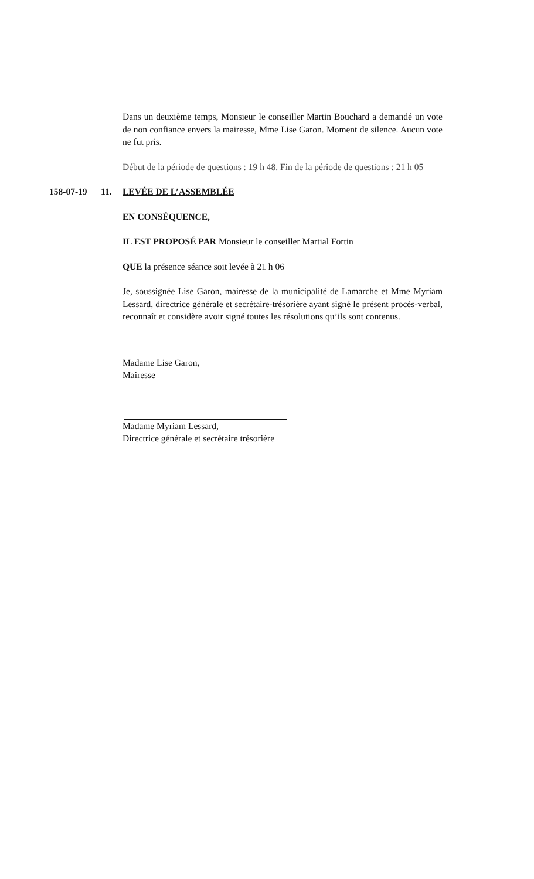Dans un deuxième temps, Monsieur le conseiller Martin Bouchard a demandé un vote de non confiance envers la mairesse, Mme Lise Garon. Moment de silence. Aucun vote ne fut pris.
Début de la période de questions : 19 h 48. Fin de la période de questions : 21 h 05
LEVÉE DE L’ASSEMBLÉE
EN CONSÉQUENCE,
IL EST PROPOSÉ PAR Monsieur le conseiller Martial Fortin
QUE la présence séance soit levée à 21 h 06
Je, soussignée Lise Garon, mairesse de la municipalité de Lamarche et Mme Myriam Lessard, directrice générale et secrétaire-trésorière ayant signé le présent procès-verbal, reconnaît et considère avoir signé toutes les résolutions qu’ils sont contenus.
Madame Lise Garon,
Mairesse
Madame Myriam Lessard,
Directrice générale et secrétaire trésorière
158-07-19 11.